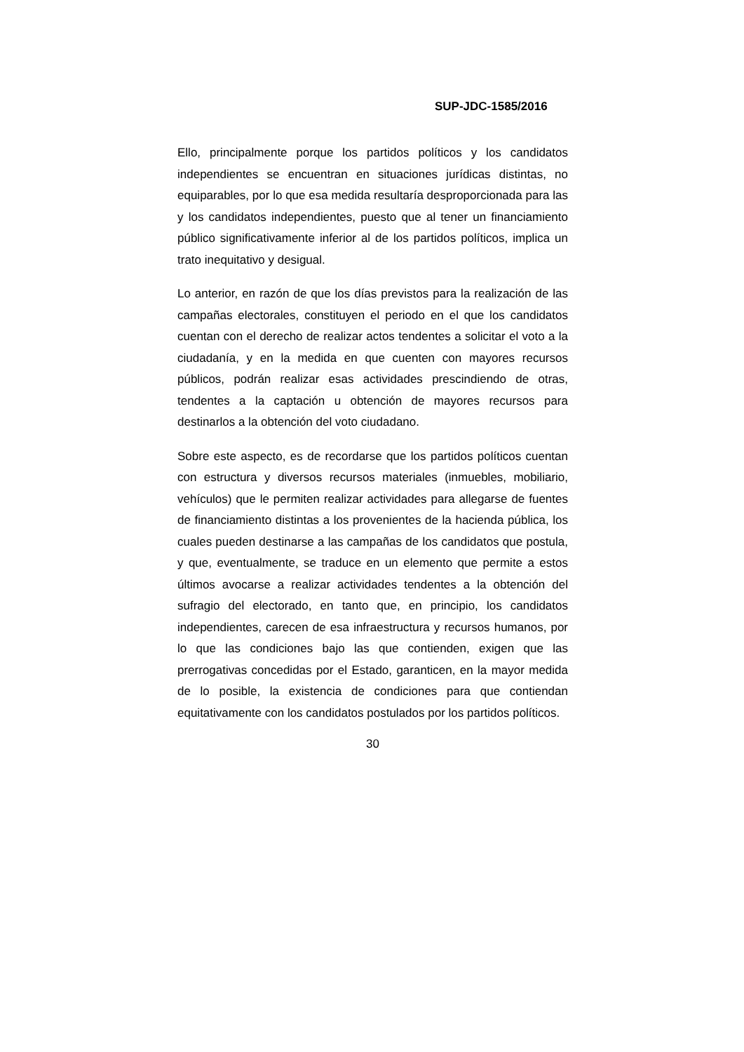SUP-JDC-1585/2016
Ello, principalmente porque los partidos políticos y los candidatos independientes se encuentran en situaciones jurídicas distintas, no equiparables, por lo que esa medida resultaría desproporcionada para las y los candidatos independientes, puesto que al tener un financiamiento público significativamente inferior al de los partidos políticos, implica un trato inequitativo y desigual.
Lo anterior, en razón de que los días previstos para la realización de las campañas electorales, constituyen el periodo en el que los candidatos cuentan con el derecho de realizar actos tendentes a solicitar el voto a la ciudadanía, y en la medida en que cuenten con mayores recursos públicos, podrán realizar esas actividades prescindiendo de otras, tendentes a la captación u obtención de mayores recursos para destinarlos a la obtención del voto ciudadano.
Sobre este aspecto, es de recordarse que los partidos políticos cuentan con estructura y diversos recursos materiales (inmuebles, mobiliario, vehículos) que le permiten realizar actividades para allegarse de fuentes de financiamiento distintas a los provenientes de la hacienda pública, los cuales pueden destinarse a las campañas de los candidatos que postula, y que, eventualmente, se traduce en un elemento que permite a estos últimos avocarse a realizar actividades tendentes a la obtención del sufragio del electorado, en tanto que, en principio, los candidatos independientes, carecen de esa infraestructura y recursos humanos, por lo que las condiciones bajo las que contienden, exigen que las prerrogativas concedidas por el Estado, garanticen, en la mayor medida de lo posible, la existencia de condiciones para que contiendan equitativamente con los candidatos postulados por los partidos políticos.
30